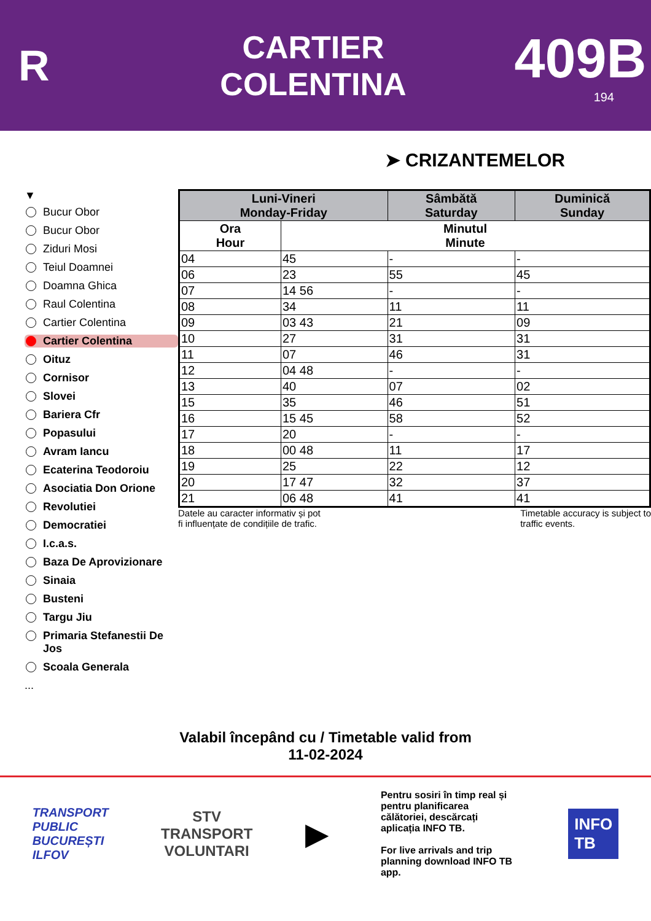R
CARTIER
COLENTINA
409B
194
➤ CRIZANTEMELOR
▼
Bucur Obor
Bucur Obor
Ziduri Mosi
Teiul Doamnei
Doamna Ghica
Raul Colentina
Cartier Colentina
Cartier Colentina
Oituz
Cornisor
Slovei
Bariera Cfr
Popasului
Avram Iancu
Ecaterina Teodoroiu
Asociatia Don Orione
Revolutiei
Democratiei
I.c.a.s.
Baza De Aprovizionare
Sinaia
Busteni
Targu Jiu
Primaria Stefanestii De Jos
Scoala Generala
...
| Luni-Vineri Monday-Friday | | Sâmbătă Saturday | Duminică Sunday |
| --- | --- | --- | --- |
| Ora Hour | Minutul Minute | | |
| 04 | 45 | - | - |
| 06 | 23 | 55 | 45 |
| 07 | 14 56 | - | - |
| 08 | 34 | 11 | 11 |
| 09 | 03 43 | 21 | 09 |
| 10 | 27 | 31 | 31 |
| 11 | 07 | 46 | 31 |
| 12 | 04 48 | - | - |
| 13 | 40 | 07 | 02 |
| 15 | 35 | 46 | 51 |
| 16 | 15 45 | 58 | 52 |
| 17 | 20 | - | - |
| 18 | 00 48 | 11 | 17 |
| 19 | 25 | 22 | 12 |
| 20 | 17 47 | 32 | 37 |
| 21 | 06 48 | 41 | 41 |
Datele au caracter informativ și pot
fi influențate de condițiile de trafic. Timetable accuracy is subject to
traffic events.
Valabil începând cu / Timetable valid from
11-02-2024
TRANSPORT
PUBLIC
BUCUREȘTI
ILFOV
STV
TRANSPORT
VOLUNTARI
▶
Pentru sosiri în timp real și pentru planificarea călătoriei, descărcați aplicația INFO TB.
For live arrivals and trip planning download INFO TB app.
INFO
TB